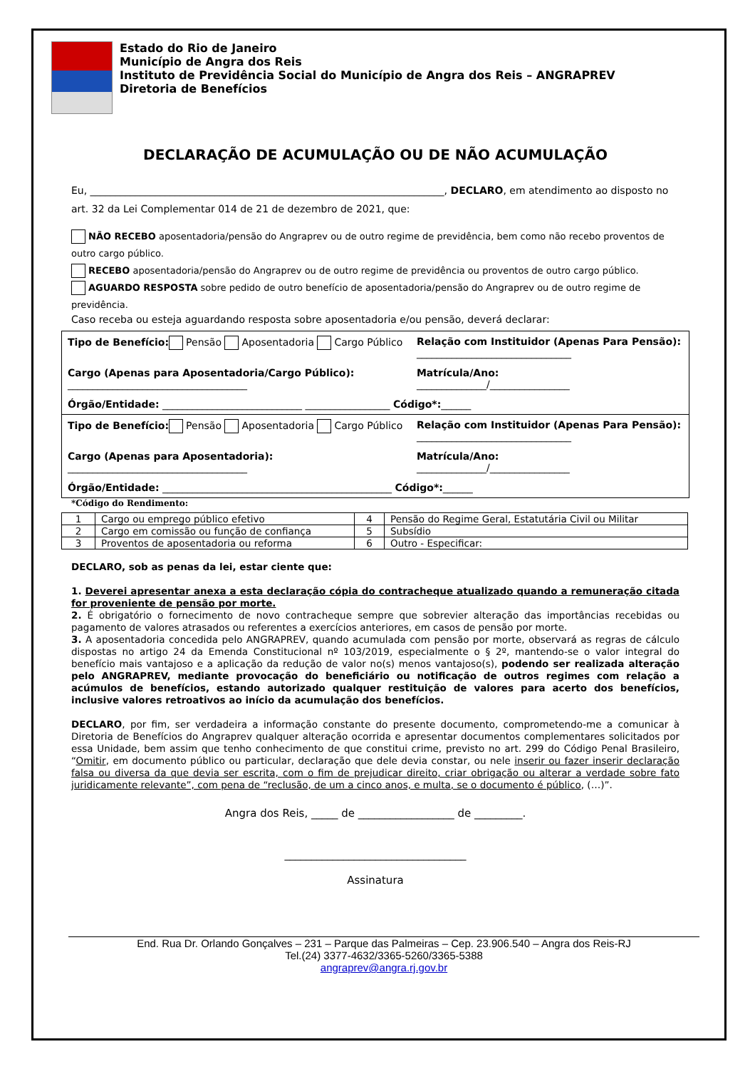Estado do Rio de Janeiro
Município de Angra dos Reis
Instituto de Previdência Social do Município de Angra dos Reis – ANGRAPREV
Diretoria de Benefícios
DECLARAÇÃO DE ACUMULAÇÃO OU DE NÃO ACUMULAÇÃO
Eu, _______________________________________________________________________, DECLARO, em atendimento ao disposto no art. 32 da Lei Complementar 014 de 21 de dezembro de 2021, que:
NÃO RECEBO aposentadoria/pensão do Angraprev ou de outro regime de previdência, bem como não recebo proventos de outro cargo público.
RECEBO aposentadoria/pensão do Angraprev ou de outro regime de previdência ou proventos de outro cargo público.
AGUARDO RESPOSTA sobre pedido de outro benefício de aposentadoria/pensão do Angraprev ou de outro regime de previdência.
Caso receba ou esteja aguardando resposta sobre aposentadoria e/ou pensão, deverá declarar:
| Tipo de Benefício: Pensão Aposentadoria Cargo Público | Relação com Instituidor (Apenas Para Pensão): _______________________________ |
| Cargo (Apenas para Aposentadoria/Cargo Público): ____________________________________ | Matrícula/Ano: ______________/________________ |
| Órgão/Entidade: ____________________________ _________________ Código*: ______ | |
| Tipo de Benefício: Pensão Aposentadoria Cargo Público | Relação com Instituidor (Apenas Para Pensão): _______________________________ |
| Cargo (Apenas para Aposentadoria): ____________________________________ | Matrícula/Ano: ______________/________________ |
| Órgão/Entidade: ______________________________________________ Código*: ______ | |
*Código do Rendimento:
| 1 | Cargo ou emprego público efetivo | 4 | Pensão do Regime Geral, Estatutária Civil ou Militar |
| 2 | Cargo em comissão ou função de confiança | 5 | Subsídio |
| 3 | Proventos de aposentadoria ou reforma | 6 | Outro - Especificar: |
DECLARO, sob as penas da lei, estar ciente que:
1. Deverei apresentar anexa a esta declaração cópia do contracheque atualizado quando a remuneração citada for proveniente de pensão por morte.
2. É obrigatório o fornecimento de novo contracheque sempre que sobrevier alteração das importâncias recebidas ou pagamento de valores atrasados ou referentes a exercícios anteriores, em casos de pensão por morte.
3. A aposentadoria concedida pelo ANGRAPREV, quando acumulada com pensão por morte, observará as regras de cálculo dispostas no artigo 24 da Emenda Constitucional nº 103/2019, especialmente o § 2º, mantendo-se o valor integral do benefício mais vantajoso e a aplicação da redução de valor no(s) menos vantajoso(s), podendo ser realizada alteração pelo ANGRAPREV, mediante provocação do beneficiário ou notificação de outros regimes com relação a acúmulos de benefícios, estando autorizado qualquer restituição de valores para acerto dos benefícios, inclusive valores retroativos ao início da acumulação dos benefícios.
DECLARO, por fim, ser verdadeira a informação constante do presente documento, comprometendo-me a comunicar à Diretoria de Benefícios do Angraprev qualquer alteração ocorrida e apresentar documentos complementares solicitados por essa Unidade, bem assim que tenho conhecimento de que constitui crime, previsto no art. 299 do Código Penal Brasileiro, “Omitir, em documento público ou particular, declaração que dele devia constar, ou nele inserir ou fazer inserir declaração falsa ou diversa da que devia ser escrita, com o fim de prejudicar direito, criar obrigação ou alterar a verdade sobre fato juridicamente relevante”, com pena de “reclusão, de um a cinco anos, e multa, se o documento é público, (…)”.
Angra dos Reis, _____ de __________________ de _________.
__________________________________
Assinatura
End. Rua Dr. Orlando Gonçalves – 231 – Parque das Palmeiras – Cep. 23.906.540 – Angra dos Reis-RJ
Tel.(24) 3377-4632/3365-5260/3365-5388
angraprev@angra.rj.gov.br